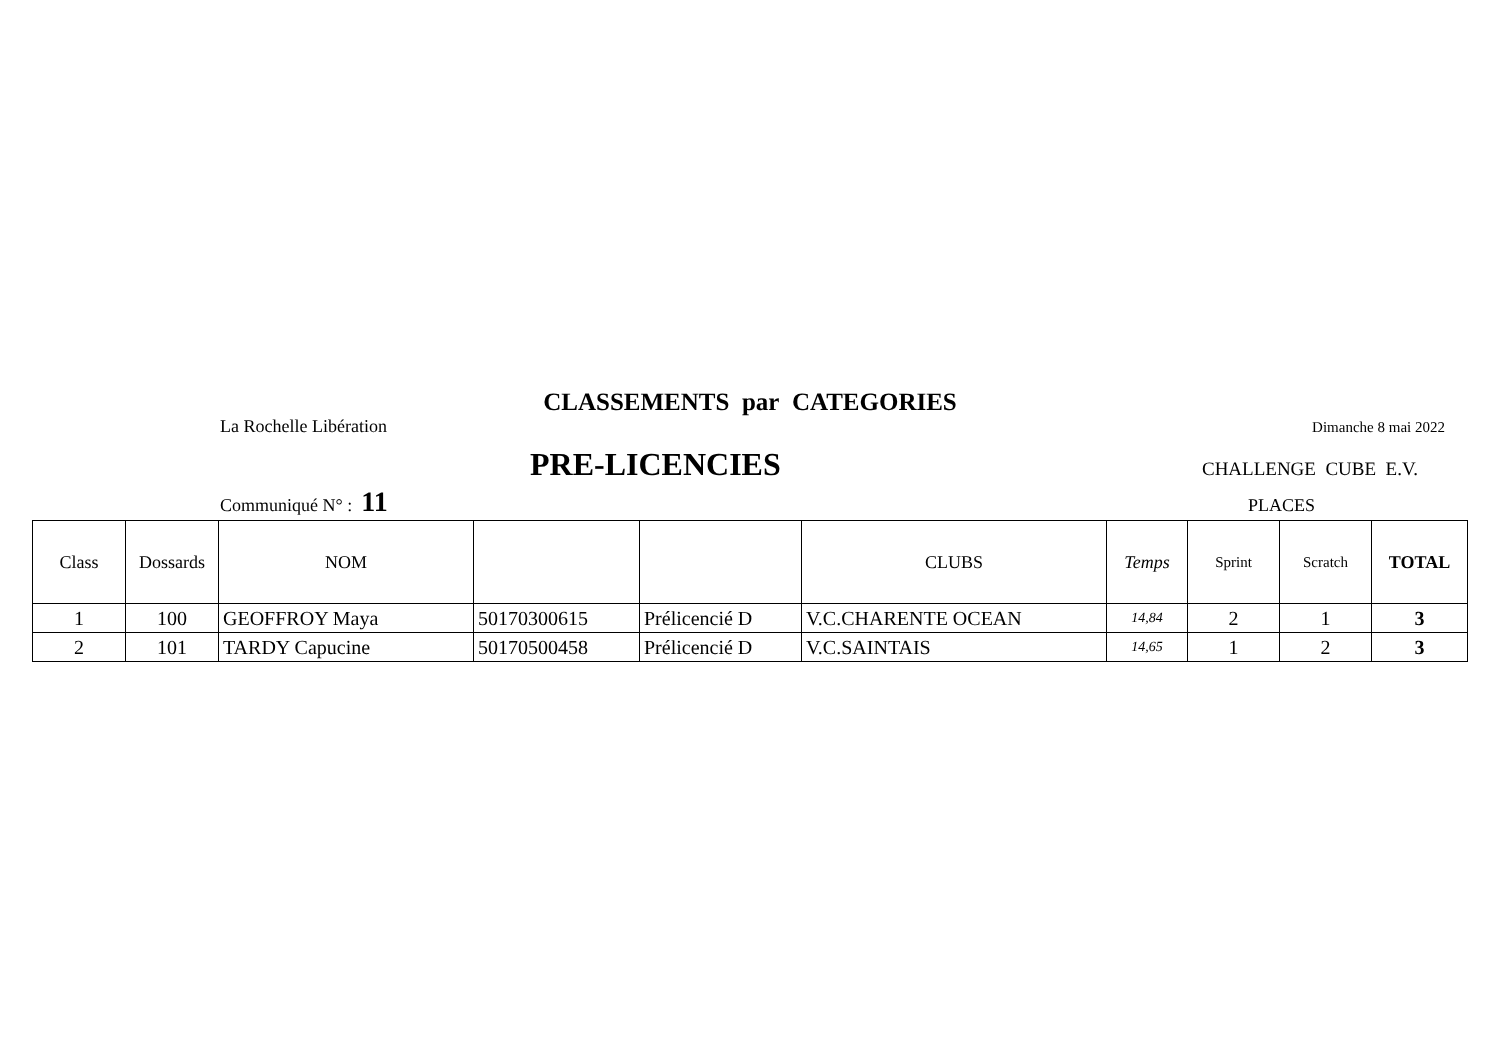CLASSEMENTS par CATEGORIES
La Rochelle Libération Dimanche 8 mai 2022
PRE-LICENCIES CHALLENGE CUBE E.V.
Communiqué N° : 11 PLACES
| Class | Dossards | NOM | | | CLUBS | Temps | Sprint | Scratch | TOTAL |
| --- | --- | --- | --- | --- | --- | --- | --- | --- | --- |
| 1 | 100 | GEOFFROY Maya | 50170300615 | Prélicencié D | V.C.CHARENTE OCEAN | 14,84 | 2 | 1 | 3 |
| 2 | 101 | TARDY Capucine | 50170500458 | Prélicencié D | V.C.SAINTAIS | 14,65 | 1 | 2 | 3 |